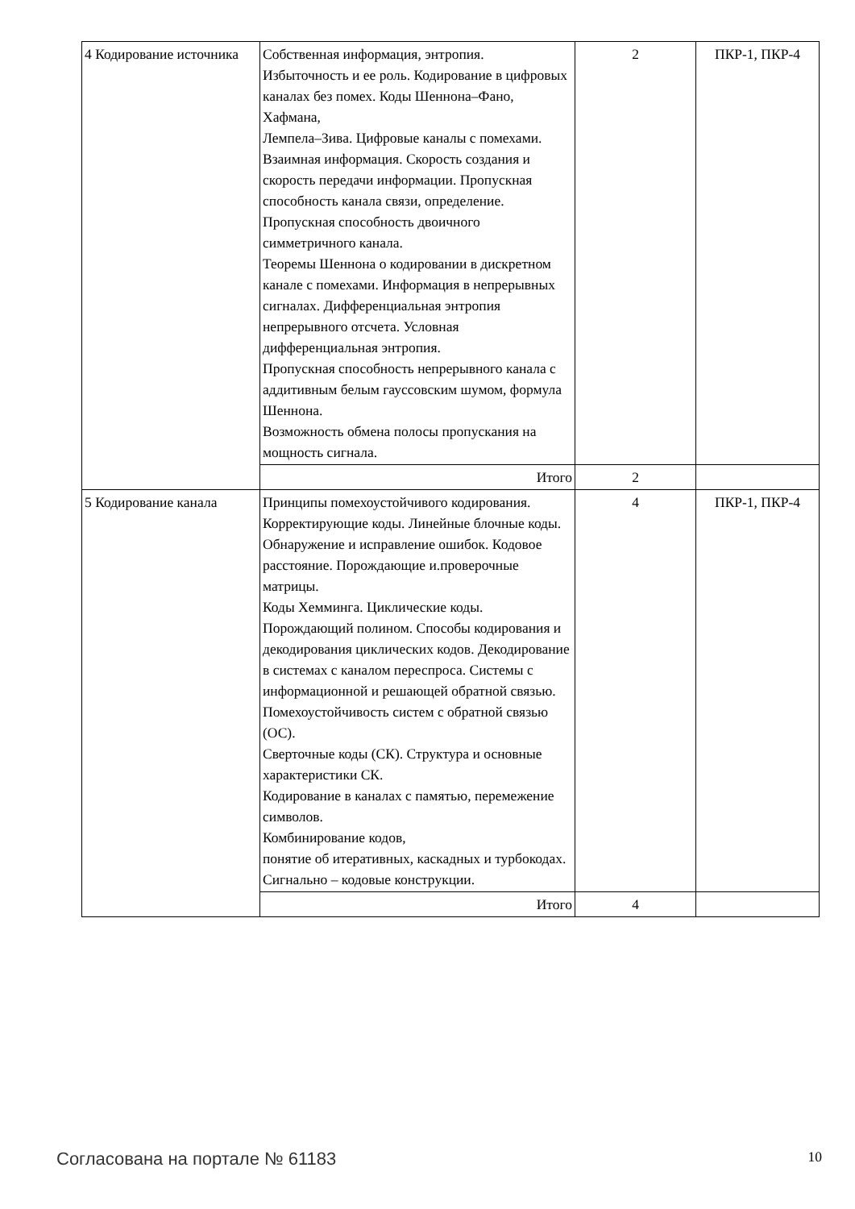| 4 Кодирование источника | Собственная информация, энтропия. Избыточность и ее роль. Кодирование в цифровых каналах без помех. Коды Шеннона–Фано, Хафмана, Лемпела–Зива. Цифровые каналы с помехами. Взаимная информация. Скорость создания и скорость передачи информации. Пропускная способность канала связи, определение. Пропускная способность двоичного симметричного канала. Теоремы Шеннона о кодировании в дискретном канале с помехами. Информация в непрерывных сигналах. Дифференциальная энтропия непрерывного отсчета. Условная дифференциальная энтропия. Пропускная способность непрерывного канала с аддитивным белым гауссовским шумом, формула Шеннона. Возможность обмена полосы пропускания на мощность сигнала. | 2 | ПКР-1, ПКР-4 |
| | Итого | 2 | |
| 5 Кодирование канала | Принципы помехоустойчивого кодирования. Корректирующие коды. Линейные блочные коды. Обнаружение и исправление ошибок. Кодовое расстояние. Порождающие и.проверочные матрицы. Коды Хемминга. Циклические коды. Порождающий полином. Способы кодирования и декодирования циклических кодов. Декодирование в системах с каналом переспроса. Системы с информационной и решающей обратной связью. Помехоустойчивость систем с обратной связью (ОС). Сверточные коды (СК). Структура и основные характеристики СК. Кодирование в каналах с памятью, перемежение символов. Комбинирование кодов, понятие об итеративных, каскадных и турбокодах. Сигнально – кодовые конструкции. | 4 | ПКР-1, ПКР-4 |
| | Итого | 4 | |
Согласована на портале № 61183 10